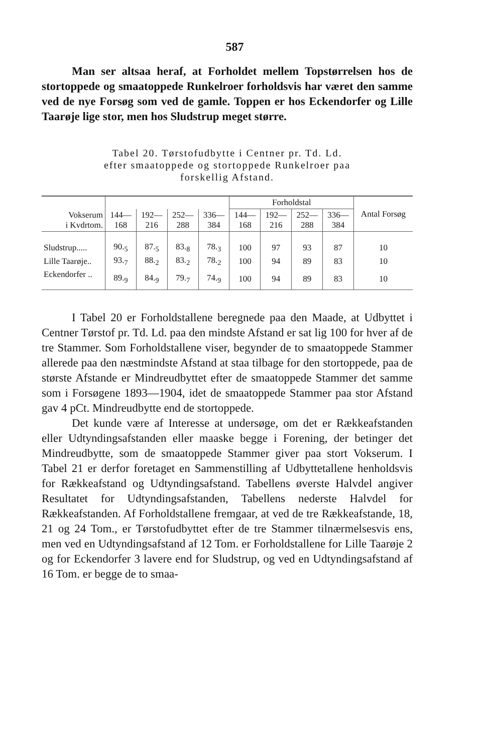587
Man ser altsaa heraf, at Forholdet mellem Topstørrelsen hos de stortoppede og smaatoppede Runkelroer forholdsvis har været den samme ved de nye Forsøg som ved de gamle. Toppen er hos Eckendorfer og Lille Taarøje lige stor, men hos Sludstrup meget større.
Tabel 20. Tørstofudbytte i Centner pr. Td. Ld.
efter smaatoppede og stortoppede Runkelroer paa
forskellig Afstand.
| | | | | | Forholdstal | | | | Antal Forsøg |
| --- | --- | --- | --- | --- | --- | --- | --- | --- | --- |
| Vokserum i Kvdrtom. | 144— 168 | 192— 216 | 252— 288 | 336— 384 | 144— 168 | 192— 216 | 252— 288 | 336— 384 | |
| Sludstrup..... | 90.<sub>5</sub> | 87.<sub>5</sub> | 83.<sub>8</sub> | 78.<sub>3</sub> | 100 | 97 | 93 | 87 | 10 |
| Lille Taarøje.. | 93.<sub>7</sub> | 88.<sub>2</sub> | 83.<sub>2</sub> | 78.<sub>2</sub> | 100 | 94 | 89 | 83 | 10 |
| Eckendorfer .. | 89.<sub>9</sub> | 84.<sub>9</sub> | 79.<sub>7</sub> | 74.<sub>9</sub> | 100 | 94 | 89 | 83 | 10 |
I Tabel 20 er Forholdstallene beregnede paa den Maade, at Udbyttet i Centner Tørstof pr. Td. Ld. paa den mindste Afstand er sat lig 100 for hver af de tre Stammer. Som Forholdstallene viser, begynder de to smaatoppede Stammer allerede paa den næstmindste Afstand at staa tilbage for den stortoppede, paa de største Afstande er Mindreudbyttet efter de smaatoppede Stammer det samme som i Forsøgene 1893—1904, idet de smaatoppede Stammer paa stor Afstand gav 4 pCt. Mindreudbytte end de stortoppede.
Det kunde være af Interesse at undersøge, om det er Rækkeafstanden eller Udtyndingsafstanden eller maaske begge i Forening, der betinger det Mindreudbytte, som de smaatoppede Stammer giver paa stort Vokserum. I Tabel 21 er derfor foretaget en Sammenstilling af Udbyttetallene henholdsvis for Rækkeafstand og Udtyndingsafstand. Tabellens øverste Halvdel angiver Resultatet for Udtyndingsafstanden, Tabellens nederste Halvdel for Rækkeafstanden. Af Forholdstallene fremgaar, at ved de tre Rækkeafstande, 18, 21 og 24 Tom., er Tørstofudbyttet efter de tre Stammer tilnærmelsesvis ens, men ved en Udtyndingsafstand af 12 Tom. er Forholdstallene for Lille Taarøje 2 og for Eckendorfer 3 lavere end for Sludstrup, og ved en Udtyndingsafstand af 16 Tom. er begge de to smaa-